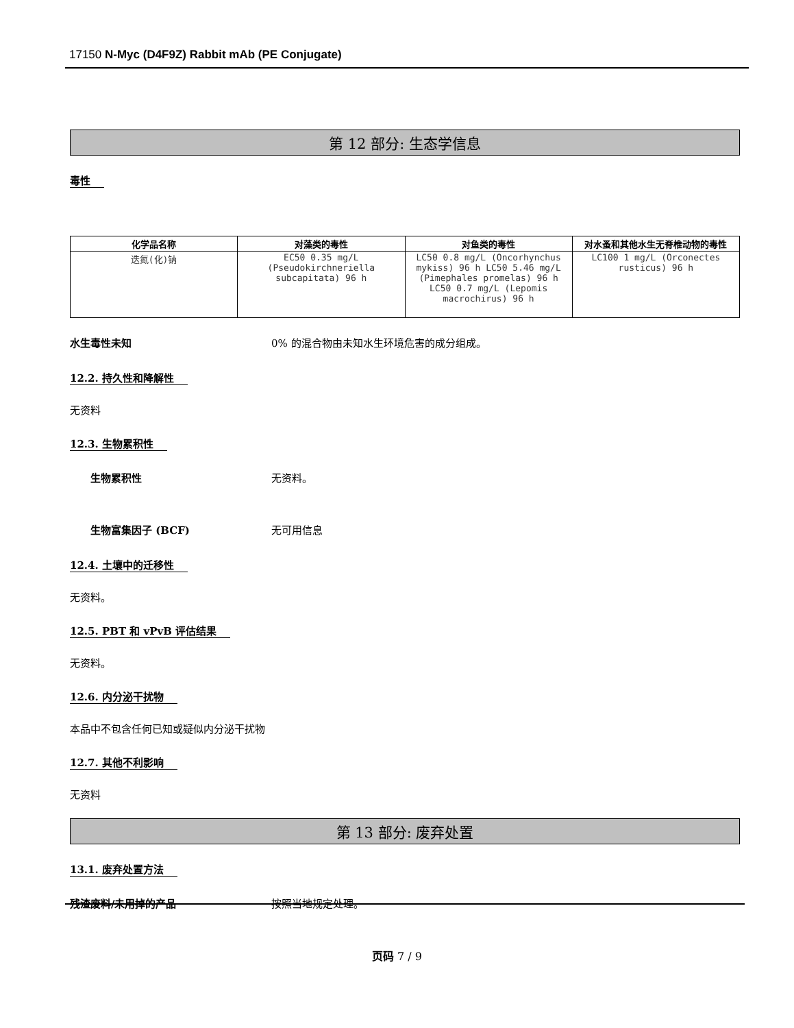17150 N-Myc (D4F9Z) Rabbit mAb (PE Conjugate)
第 12 部分: 生态学信息
毒性
| 化学品名称 | 对藻类的毒性 | 对鱼类的毒性 | 对水蚤和其他水生无脊椎动物的毒性 |
| --- | --- | --- | --- |
| 迭氮(化)钠 | EC50 0.35 mg/L (Pseudokirchneriella subcapitata) 96 h | LC50 0.8 mg/L (Oncorhynchus mykiss) 96 h LC50 5.46 mg/L (Pimephales promelas) 96 h LC50 0.7 mg/L (Lepomis macrochirus) 96 h | LC100 1 mg/L (Orconectes rusticus) 96 h |
水生毒性未知 0% 的混合物由未知水生环境危害的成分组成。
12.2. 持久性和降解性
无资料
12.3. 生物累积性
生物累积性 无资料。
生物富集因子 (BCF) 无可用信息
12.4. 土壤中的迁移性
无资料。
12.5. PBT 和 vPvB 评估结果
无资料。
12.6. 内分泌干扰物
本品中不包含任何已知或疑似内分泌干扰物
12.7. 其他不利影响
无资料
第 13 部分: 废弃处置
13.1. 废弃处置方法
残渣废料/未用掉的产品 按照当地规定处理。
页码 7 / 9